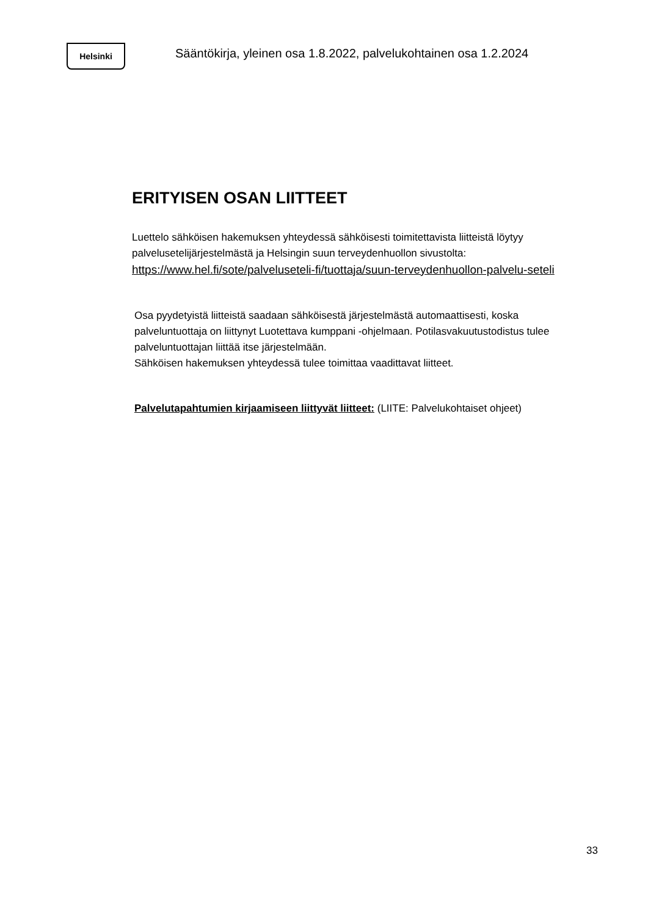Helsinki
Sääntökirja, yleinen osa 1.8.2022, palvelukohtainen osa 1.2.2024
ERITYISEN OSAN LIITTEET
Luettelo sähköisen hakemuksen yhteydessä sähköisesti toimitettavista liitteistä löytyy palvelusetelijärjestelmästä ja Helsingin suun terveydenhuollon sivustolta:
https://www.hel.fi/sote/palveluseteli-fi/tuottaja/suun-terveydenhuollon-palvelu-seteli
Osa pyydetyistä liitteistä saadaan sähköisestä järjestelmästä automaattisesti, koska palveluntuottaja on liittynyt Luotettava kumppani -ohjelmaan. Potilasvakuutustodistus tulee palveluntuottajan liittää itse järjestelmään.
Sähköisen hakemuksen yhteydessä tulee toimittaa vaadittavat liitteet.
Palvelutapahtumien kirjaamiseen liittyvät liitteet: (LIITE: Palvelukohtaiset ohjeet)
33